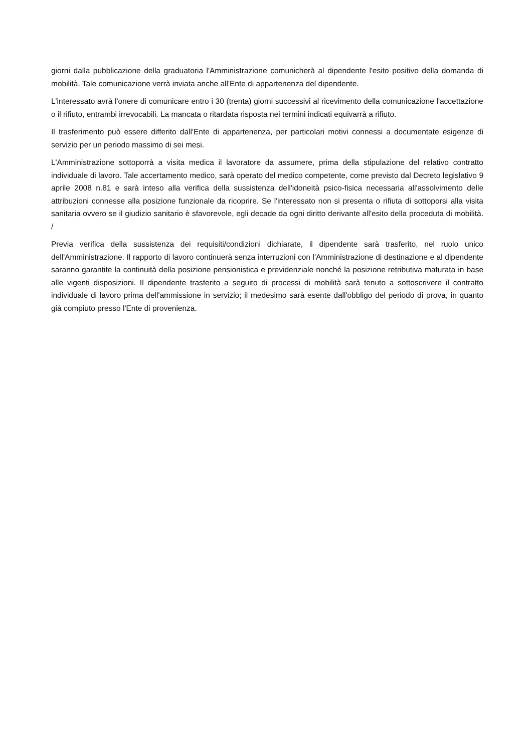giorni dalla pubblicazione della graduatoria l'Amministrazione comunicherà al dipendente l'esito positivo della domanda di mobilità. Tale comunicazione verrà inviata anche all'Ente di appartenenza del dipendente.
L'interessato avrà l'onere di comunicare entro i 30 (trenta) giorni successivi al ricevimento della comunicazione l'accettazione o il rifiuto, entrambi irrevocabili. La mancata o ritardata risposta nei termini indicati equivarrà a rifiuto.
Il trasferimento può essere differito dall'Ente di appartenenza, per particolari motivi connessi a documentate esigenze di servizio per un periodo massimo di sei mesi.
L'Amministrazione sottoporrà a visita medica il lavoratore da assumere, prima della stipulazione del relativo contratto individuale di lavoro. Tale accertamento medico, sarà operato del medico competente, come previsto dal Decreto legislativo 9 aprile 2008 n.81 e sarà inteso alla verifica della sussistenza dell'idoneità psico-fisica necessaria all'assolvimento delle attribuzioni connesse alla posizione funzionale da ricoprire. Se l'interessato non si presenta o rifiuta di sottoporsi alla visita sanitaria ovvero se il giudizio sanitario è sfavorevole, egli decade da ogni diritto derivante all'esito della proceduta di mobilità. /
Previa verifica della sussistenza dei requisiti/condizioni dichiarate, il dipendente sarà trasferito, nel ruolo unico dell'Amministrazione. Il rapporto di lavoro continuerà senza interruzioni con l'Amministrazione di destinazione e al dipendente saranno garantite la continuità della posizione pensionistica e previdenziale nonché la posizione retributiva maturata in base alle vigenti disposizioni. Il dipendente trasferito a seguito di processi di mobilità sarà tenuto a sottoscrivere il contratto individuale di lavoro prima dell'ammissione in servizio; il medesimo sarà esente dall'obbligo del periodo di prova, in quanto già compiuto presso l'Ente di provenienza.